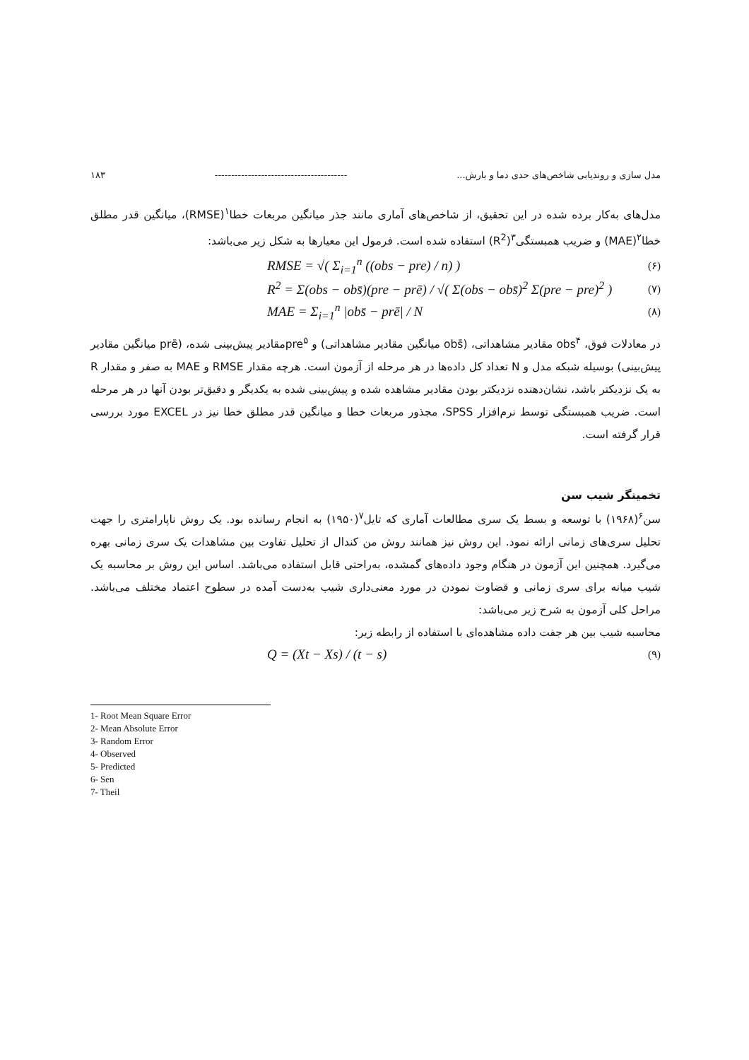مدل سازی و روندیابی شاخص‌های حدی دما و بارش... ---------------------------------------- ۱۸۳
مدل‌های به‌کار برده شده در این تحقیق، از شاخص‌های آماری مانند جذر میانگین مربعات خطا<sup>۱</sup>(RMSE)، میانگین قدر مطلق خطا<sup>۲</sup>(MAE) و ضریب همبستگی<sup>۳</sup>(R<sup>2</sup>) استفاده شده است. فرمول این معیارها به شکل زیر می‌باشد:
RMSE = √( Σ<sub>i=1</sub><sup>n</sup> ((obs − pre) / n) ) (۶)
R<sup>2</sup> = Σ(obs − obs̄)(pre − prē) / √( Σ(obs − obs̄)<sup>2</sup> Σ(pre − pre)<sup>2</sup> ) (۷)
MAE = Σ<sub>i=1</sub><sup>n</sup> |obs̄ − prē| / N (۸)
در معادلات فوق، obs<sup>۴</sup> مقادیر مشاهداتی، (obs̄ میانگین مقادیر مشاهداتی) و pre<sup>۵</sup>مقادیر پیش‌بینی شده، (prē میانگین مقادیر پیش‌بینی) بوسیله شبکه مدل و N تعداد کل داده‌ها در هر مرحله از آزمون است. هرچه مقدار RMSE و MAE به صفر و مقدار R به یک نزدیکتر باشد، نشان‌دهنده نزدیکتر بودن مقادیر مشاهده شده و پیش‌بینی شده به یکدیگر و دقیق‌تر بودن آنها در هر مرحله است. ضریب همبستگی توسط نرم‌افزار SPSS، مجذور مربعات خطا و میانگین قدر مطلق خطا نیز در EXCEL مورد بررسی قرار گرفته است.
تخمینگر شیب سن
سن<sup>۶</sup>(۱۹۶۸) با توسعه و بسط یک سری مطالعات آماری که تایل<sup>۷</sup>(۱۹۵۰) به انجام رسانده بود. یک روش ناپارامتری را جهت تحلیل سری‌های زمانی ارائه نمود. این روش نیز همانند روش من کندال از تحلیل تفاوت بین مشاهدات یک سری زمانی بهره می‌گیرد. همچنین این آزمون در هنگام وجود داده‌های گمشده، به‌راحتی قابل استفاده می‌باشد. اساس این روش بر محاسبه یک شیب میانه برای سری زمانی و قضاوت نمودن در مورد معنی‌داری شیب به‌دست آمده در سطوح اعتماد مختلف می‌باشد. مراحل کلی آزمون به شرح زیر می‌باشد:
محاسبه شیب بین هر جفت داده مشاهده‌ای با استفاده از رابطه زیر:
Q = (Xt − Xs) / (t − s) (۹)
1- Root Mean Square Error
2- Mean Absolute Error
3- Random Error
4- Observed
5- Predicted
6- Sen
7- Theil